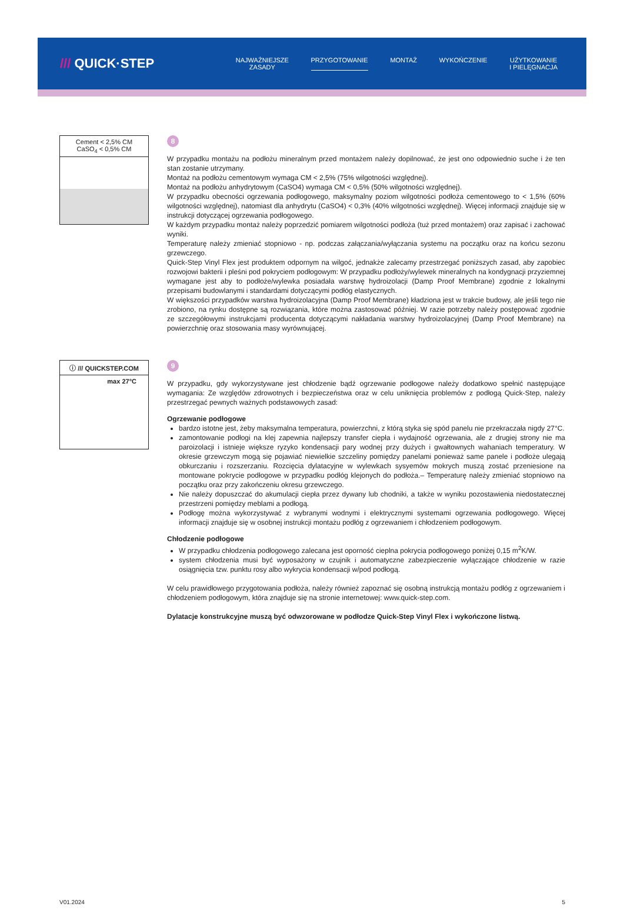/// QUICK·STEP
NAJWAŻNIEJSZE
ZASADY
PRZYGOTOWANIE MONTAŻ WYKOŃCZENIE UŻYTKOWANIE
I PIELĘGNACJA
Cement < 2,5% CM
CaSO<sub>4</sub> < 0,5% CM
8
W przypadku montażu na podłożu mineralnym przed montażem należy dopilnować, że jest ono odpowiednio suche i że ten stan zostanie utrzymany.
Montaż na podłożu cementowym wymaga CM < 2,5% (75% wilgotności względnej).
Montaż na podłożu anhydrytowym (CaSO4) wymaga CM < 0,5% (50% wilgotności względnej).
W przypadku obecności ogrzewania podłogowego, maksymalny poziom wilgotności podłoża cementowego to < 1,5% (60% wilgotności względnej), natomiast dla anhydrytu (CaSO4) < 0,3% (40% wilgotności względnej). Więcej informacji znajduje się w instrukcji dotyczącej ogrzewania podłogowego.
W każdym przypadku montaż należy poprzedzić pomiarem wilgotności podłoża (tuż przed montażem) oraz zapisać i zachować wyniki.
Temperaturę należy zmieniać stopniowo - np. podczas załączania/wyłączania systemu na początku oraz na końcu sezonu grzewczego.
Quick-Step Vinyl Flex jest produktem odpornym na wilgoć, jednakże zalecamy przestrzegać poniższych zasad, aby zapobiec rozwojowi bakterii i pleśni pod pokryciem podłogowym: W przypadku podłoży/wylewek mineralnych na kondygnacji przyziemnej wymagane jest aby to podłoże/wylewka posiadała warstwę hydroizolacji (Damp Proof Membrane) zgodnie z lokalnymi przepisami budowlanymi i standardami dotyczącymi podłóg elastycznych.
W większości przypadków warstwa hydroizolacyjna (Damp Proof Membrane) kładziona jest w trakcie budowy, ale jeśli tego nie zrobiono, na rynku dostępne są rozwiązania, które można zastosować później. W razie potrzeby należy postępować zgodnie ze szczegółowymi instrukcjami producenta dotyczącymi nakładania warstwy hydroizolacyjnej (Damp Proof Membrane) na powierzchnię oraz stosowania masy wyrównującej.
ⓘ /// QUICKSTEP.COM
max 27°C
9
W przypadku, gdy wykorzystywane jest chłodzenie bądź ogrzewanie podłogowe należy dodatkowo spełnić następujące wymagania: Ze względów zdrowotnych i bezpieczeństwa oraz w celu uniknięcia problemów z podłogą Quick-Step, należy przestrzegać pewnych ważnych podstawowych zasad:
Ogrzewanie podłogowe
bardzo istotne jest, żeby maksymalna temperatura, powierzchni, z którą styka się spód panelu nie przekraczała nigdy 27°C.
zamontowanie podłogi na klej zapewnia najlepszy transfer ciepła i wydajność ogrzewania, ale z drugiej strony nie ma paroizolacji i istnieje większe ryzyko kondensacji pary wodnej przy dużych i gwałtownych wahaniach temperatury. W okresie grzewczym mogą się pojawiać niewielkie szczeliny pomiędzy panelami ponieważ same panele i podłoże ulegają obkurczaniu i rozszerzaniu. Rozcięcia dylatacyjne w wylewkach sysyemów mokrych muszą zostać przeniesione na montowane pokrycie podłogowe w przypadku podłóg klejonych do podłoża.– Temperaturę należy zmieniać stopniowo na początku oraz przy zakończeniu okresu grzewczego.
Nie należy dopuszczać do akumulacji ciepła przez dywany lub chodniki, a także w wyniku pozostawienia niedostatecznej przestrzeni pomiędzy meblami a podłogą.
Podłogę można wykorzystywać z wybranymi wodnymi i elektrycznymi systemami ogrzewania podłogowego. Więcej informacji znajduje się w osobnej instrukcji montażu podłóg z ogrzewaniem i chłodzeniem podłogowym.
Chłodzenie podłogowe
W przypadku chłodzenia podłogowego zalecana jest oporność cieplna pokrycia podłogowego poniżej 0,15 m<sup>2</sup>K/W.
system chłodzenia musi być wyposażony w czujnik i automatyczne zabezpieczenie wyłączające chłodzenie w razie osiągnięcia tzw. punktu rosy albo wykrycia kondensacji w/pod podłogą.
W celu prawidłowego przygotowania podłoża, należy również zapoznać się osobną instrukcją montażu podłóg z ogrzewaniem i chłodzeniem podłogowym, która znajduje się na stronie internetowej: www.quick-step.com.
Dylatacje konstrukcyjne muszą być odwzorowane w podłodze Quick-Step Vinyl Flex i wykończone listwą.
V01.2024 5